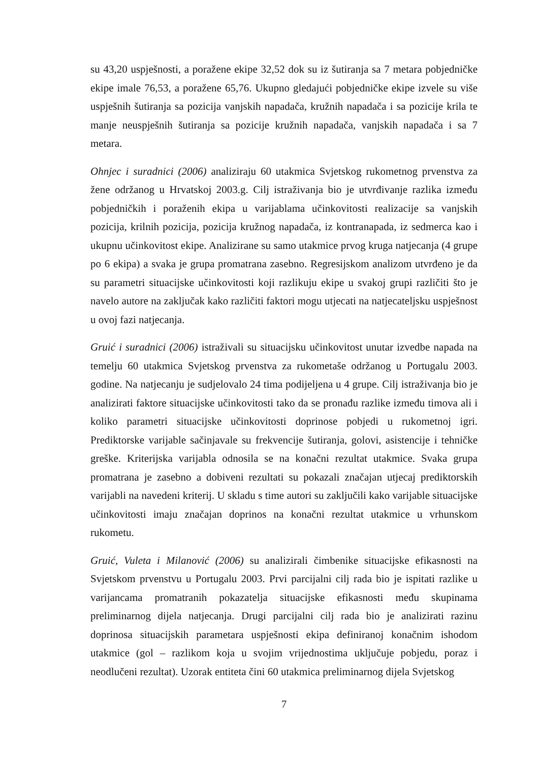su 43,20 uspješnosti, a poražene ekipe 32,52 dok su iz šutiranja sa 7 metara pobjedničke ekipe imale 76,53, a poražene 65,76. Ukupno gledajući pobjedničke ekipe izvele su više uspješnih šutiranja sa pozicija vanjskih napadača, kružnih napadača i sa pozicije krila te manje neuspješnih šutiranja sa pozicije kružnih napadača, vanjskih napadača i sa 7 metara.
Ohnjec i suradnici (2006) analiziraju 60 utakmica Svjetskog rukometnog prvenstva za žene održanog u Hrvatskoj 2003.g. Cilj istraživanja bio je utvrđivanje razlika između pobjedničkih i poraženih ekipa u varijablama učinkovitosti realizacije sa vanjskih pozicija, krilnih pozicija, pozicija kružnog napadača, iz kontranapada, iz sedmerca kao i ukupnu učinkovitost ekipe. Analizirane su samo utakmice prvog kruga natjecanja (4 grupe po 6 ekipa) a svaka je grupa promatrana zasebno. Regresijskom analizom utvrđeno je da su parametri situacijske učinkovitosti koji razlikuju ekipe u svakoj grupi različiti što je navelo autore na zaključak kako različiti faktori mogu utjecati na natjecateljsku uspješnost u ovoj fazi natjecanja.
Gruić i suradnici (2006) istraživali su situacijsku učinkovitost unutar izvedbe napada na temelju 60 utakmica Svjetskog prvenstva za rukometaše održanog u Portugalu 2003. godine. Na natjecanju je sudjelovalo 24 tima podijeljena u 4 grupe. Cilj istraživanja bio je analizirati faktore situacijske učinkovitosti tako da se pronađu razlike između timova ali i koliko parametri situacijske učinkovitosti doprinose pobjedi u rukometnoj igri. Prediktorske varijable sačinjavale su frekvencije šutiranja, golovi, asistencije i tehničke greške. Kriterijska varijabla odnosila se na konačni rezultat utakmice. Svaka grupa promatrana je zasebno a dobiveni rezultati su pokazali značajan utjecaj prediktorskih varijabli na navedeni kriterij. U skladu s time autori su zaključili kako varijable situacijske učinkovitosti imaju značajan doprinos na konačni rezultat utakmice u vrhunskom rukometu.
Gruić, Vuleta i Milanović (2006) su analizirali čimbenike situacijske efikasnosti na Svjetskom prvenstvu u Portugalu 2003. Prvi parcijalni cilj rada bio je ispitati razlike u varijancama promatranih pokazatelja situacijske efikasnosti među skupinama preliminarnog dijela natjecanja. Drugi parcijalni cilj rada bio je analizirati razinu doprinosa situacijskih parametara uspješnosti ekipa definiranoj konačnim ishodom utakmice (gol – razlikom koja u svojim vrijednostima uključuje pobjedu, poraz i neodlučeni rezultat). Uzorak entiteta čini 60 utakmica preliminarnog dijela Svjetskog
7